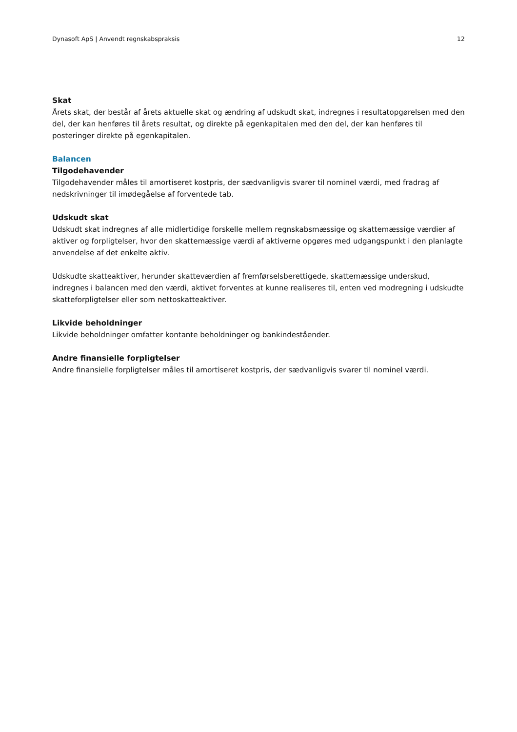Dynasoft ApS | Anvendt regnskabspraksis 12
Skat
Årets skat, der består af årets aktuelle skat og ændring af udskudt skat, indregnes i resultatopgørelsen med den del, der kan henføres til årets resultat, og direkte på egenkapitalen med den del, der kan henføres til posteringer direkte på egenkapitalen.
Balancen
Tilgodehavender
Tilgodehavender måles til amortiseret kostpris, der sædvanligvis svarer til nominel værdi, med fradrag af nedskrivninger til imødegåelse af forventede tab.
Udskudt skat
Udskudt skat indregnes af alle midlertidige forskelle mellem regnskabsmæssige og skattemæssige værdier af aktiver og forpligtelser, hvor den skattemæssige værdi af aktiverne opgøres med udgangspunkt i den planlagte anvendelse af det enkelte aktiv.
Udskudte skatteaktiver, herunder skatteværdien af fremførselsberettigede, skattemæssige underskud, indregnes i balancen med den værdi, aktivet forventes at kunne realiseres til, enten ved modregning i udskudte skatteforpligtelser eller som nettoskatteaktiver.
Likvide beholdninger
Likvide beholdninger omfatter kontante beholdninger og bankindeståender.
Andre finansielle forpligtelser
Andre finansielle forpligtelser måles til amortiseret kostpris, der sædvanligvis svarer til nominel værdi.